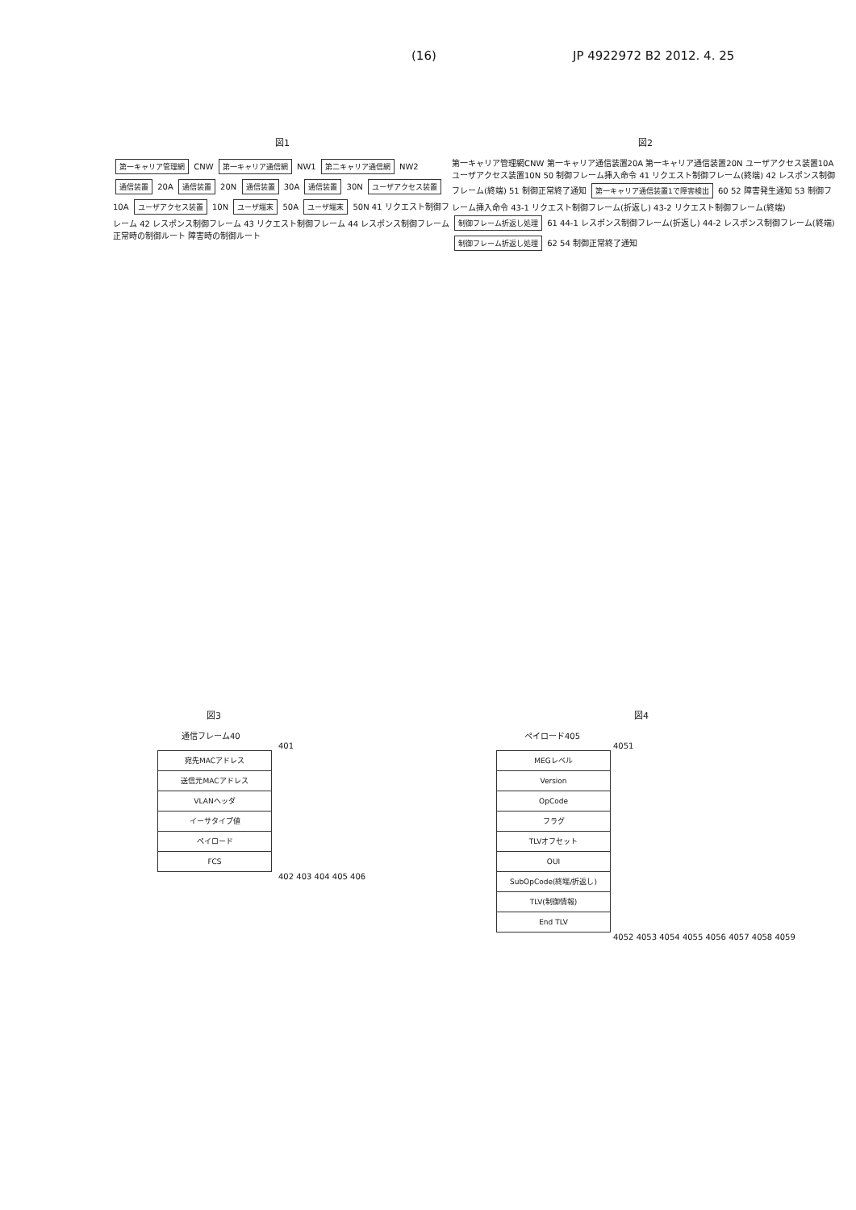(16) JP 4922972 B2 2012. 4. 25
図1
第一キャリア管理網 CNW 第一キャリア通信網 NW1 第二キャリア通信網 NW2 通信装置 20A 通信装置 20N 通信装置 30A 通信装置 30N ユーザアクセス装置 10A ユーザアクセス装置 10N ユーザ端末 50A ユーザ端末 50N 41 リクエスト制御フレーム 42 レスポンス制御フレーム 43 リクエスト制御フレーム 44 レスポンス制御フレーム 正常時の制御ルート 障害時の制御ルート
図2
第一キャリア管理網CNW 第一キャリア通信装置20A 第一キャリア通信装置20N ユーザアクセス装置10A ユーザアクセス装置10N 50 制御フレーム挿入命令 41 リクエスト制御フレーム(終端) 42 レスポンス制御フレーム(終端) 51 制御正常終了通知 第一キャリア通信装置1で障害検出 60 52 障害発生通知 53 制御フレーム挿入命令 43-1 リクエスト制御フレーム(折返し) 43-2 リクエスト制御フレーム(終端) 制御フレーム折返し処理 61 44-1 レスポンス制御フレーム(折返し) 44-2 レスポンス制御フレーム(終端) 制御フレーム折返し処理 62 54 制御正常終了通知
図3
通信フレーム40
401
宛先MACアドレス
送信元MACアドレス
VLANヘッダ
イーサタイプ値
ペイロード
FCS
402 403 404 405 406
図4
ペイロード405
4051
MEGレベル
Version
OpCode
フラグ
TLVオフセット
OUI
SubOpCode(終端/折返し)
TLV(制御情報)
End TLV
4052 4053 4054 4055 4056 4057 4058 4059